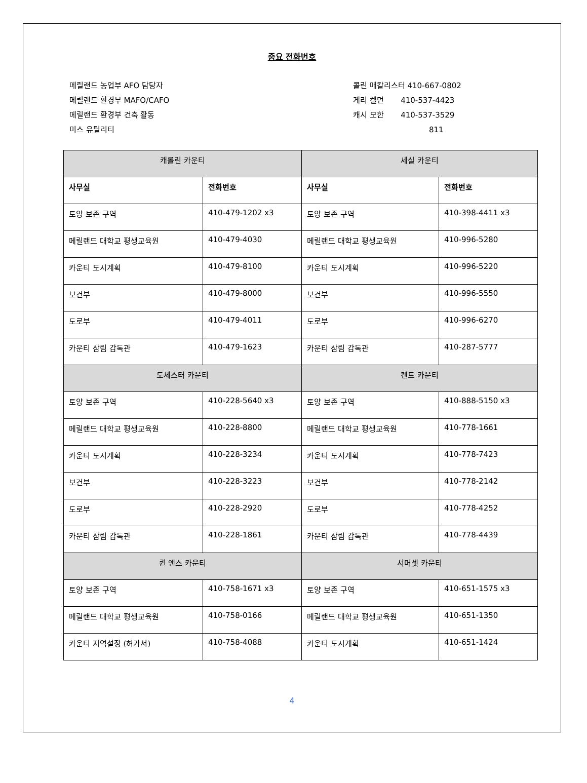중요 전화번호
메릴랜드 농업부 AFO 담당자
메릴랜드 환경부 MAFO/CAFO
메릴랜드 환경부 건축 활동
미스 유틸리티
콜린 매칼리스터 410-667-0802
게리 켈먼 410-537-4423
캐시 모한 410-537-3529
811
| 캐롤린 카운티 | | 세실 카운티 | |
| 사무실 | 전화번호 | 사무실 | 전화번호 |
| 토양 보존 구역 | 410-479-1202 x3 | 토양 보존 구역 | 410-398-4411 x3 |
| 메릴랜드 대학교 평생교육원 | 410-479-4030 | 메릴랜드 대학교 평생교육원 | 410-996-5280 |
| 카운티 도시계획 | 410-479-8100 | 카운티 도시계획 | 410-996-5220 |
| 보건부 | 410-479-8000 | 보건부 | 410-996-5550 |
| 도로부 | 410-479-4011 | 도로부 | 410-996-6270 |
| 카운티 삼림 감독관 | 410-479-1623 | 카운티 삼림 감독관 | 410-287-5777 |
| 도체스터 카운티 | | 켄트 카운티 | |
| 토양 보존 구역 | 410-228-5640 x3 | 토양 보존 구역 | 410-888-5150 x3 |
| 메릴랜드 대학교 평생교육원 | 410-228-8800 | 메릴랜드 대학교 평생교육원 | 410-778-1661 |
| 카운티 도시계획 | 410-228-3234 | 카운티 도시계획 | 410-778-7423 |
| 보건부 | 410-228-3223 | 보건부 | 410-778-2142 |
| 도로부 | 410-228-2920 | 도로부 | 410-778-4252 |
| 카운티 삼림 감독관 | 410-228-1861 | 카운티 삼림 감독관 | 410-778-4439 |
| 퀸 앤스 카운티 | | 서머셋 카운티 | |
| 토양 보존 구역 | 410-758-1671 x3 | 토양 보존 구역 | 410-651-1575 x3 |
| 메릴랜드 대학교 평생교육원 | 410-758-0166 | 메릴랜드 대학교 평생교육원 | 410-651-1350 |
| 카운티 지역설정 (허가서) | 410-758-4088 | 카운티 도시계획 | 410-651-1424 |
4